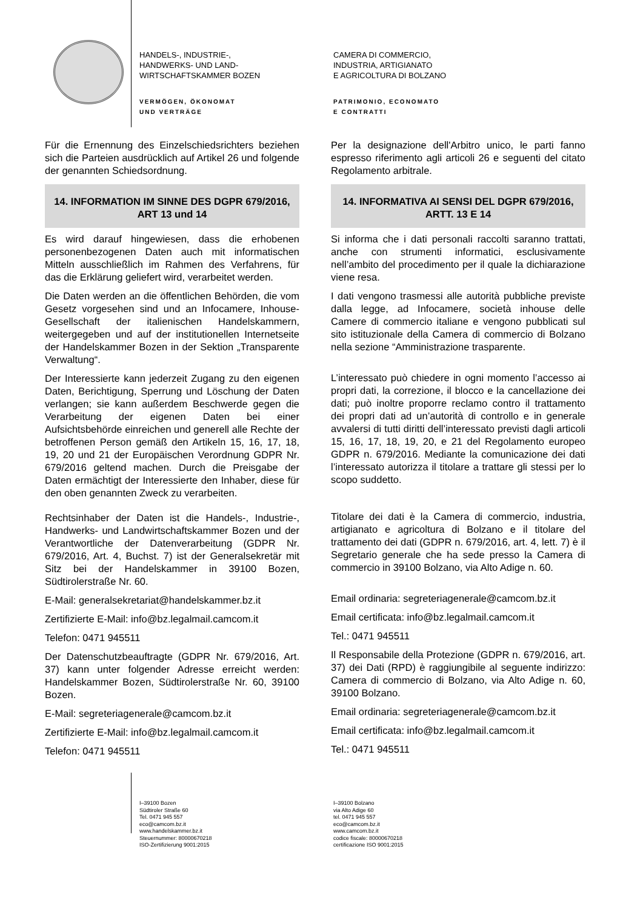HANDELS-, INDUSTRIE-,
HANDWERKS- UND LAND-
WIRTSCHAFTSKAMMER BOZEN
VERMÖGEN, ÖKONOMAT
UND VERTRÄGE
CAMERA DI COMMERCIO,
INDUSTRIA, ARTIGIANATO
E AGRICOLTURA DI BOLZANO
PATRIMONIO, ECONOMATO
E CONTRATTI
Für die Ernennung des Einzelschiedsrichters beziehen sich die Parteien ausdrücklich auf Artikel 26 und folgende der genannten Schiedsordnung.
14. INFORMATION IM SINNE DES DGPR 679/2016, ART 13 und 14
Es wird darauf hingewiesen, dass die erhobenen personenbezogenen Daten auch mit informatischen Mitteln ausschließlich im Rahmen des Verfahrens, für das die Erklärung geliefert wird, verarbeitet werden.
Die Daten werden an die öffentlichen Behörden, die vom Gesetz vorgesehen sind und an Infocamere, Inhouse-Gesellschaft der italienischen Handelskammern, weitergegeben und auf der institutionellen Internetseite der Handelskammer Bozen in der Sektion „Transparente Verwaltung“.
Der Interessierte kann jederzeit Zugang zu den eigenen Daten, Berichtigung, Sperrung und Löschung der Daten verlangen; sie kann außerdem Beschwerde gegen die Verarbeitung der eigenen Daten bei einer Aufsichtsbehörde einreichen und generell alle Rechte der betroffenen Person gemäß den Artikeln 15, 16, 17, 18, 19, 20 und 21 der Europäischen Verordnung GDPR Nr. 679/2016 geltend machen. Durch die Preisgabe der Daten ermächtigt der Interessierte den Inhaber, diese für den oben genannten Zweck zu verarbeiten.
Rechtsinhaber der Daten ist die Handels-, Industrie-, Handwerks- und Landwirtschaftskammer Bozen und der Verantwortliche der Datenverarbeitung (GDPR Nr. 679/2016, Art. 4, Buchst. 7) ist der Generalsekretär mit Sitz bei der Handelskammer in 39100 Bozen, Südtirolerstraße Nr. 60.
E-Mail: generalsekretariat@handelskammer.bz.it
Zertifizierte E-Mail: info@bz.legalmail.camcom.it
Telefon: 0471 945511
Der Datenschutzbeauftragte (GDPR Nr. 679/2016, Art. 37) kann unter folgender Adresse erreicht werden: Handelskammer Bozen, Südtirolerstraße Nr. 60, 39100 Bozen.
E-Mail: segreteriagenerale@camcom.bz.it
Zertifizierte E-Mail: info@bz.legalmail.camcom.it
Telefon: 0471 945511
Per la designazione dell'Arbitro unico, le parti fanno espresso riferimento agli articoli 26 e seguenti del citato Regolamento arbitrale.
14. INFORMATIVA AI SENSI DEL DGPR 679/2016, ARTT. 13 E 14
Si informa che i dati personali raccolti saranno trattati, anche con strumenti informatici, esclusivamente nell’ambito del procedimento per il quale la dichiarazione viene resa.
I dati vengono trasmessi alle autorità pubbliche previste dalla legge, ad Infocamere, società inhouse delle Camere di commercio italiane e vengono pubblicati sul sito istituzionale della Camera di commercio di Bolzano nella sezione “Amministrazione trasparente.
L’interessato può chiedere in ogni momento l’accesso ai propri dati, la correzione, il blocco e la cancellazione dei dati; può inoltre proporre reclamo contro il trattamento dei propri dati ad un’autorità di controllo e in generale avvalersi di tutti diritti dell’interessato previsti dagli articoli 15, 16, 17, 18, 19, 20, e 21 del Regolamento europeo GDPR n. 679/2016. Mediante la comunicazione dei dati l’interessato autorizza il titolare a trattare gli stessi per lo scopo suddetto.
Titolare dei dati è la Camera di commercio, industria, artigianato e agricoltura di Bolzano e il titolare del trattamento dei dati (GDPR n. 679/2016, art. 4, lett. 7) è il Segretario generale che ha sede presso la Camera di commercio in 39100 Bolzano, via Alto Adige n. 60.
Email ordinaria: segreteriagenerale@camcom.bz.it
Email certificata: info@bz.legalmail.camcom.it
Tel.: 0471 945511
Il Responsabile della Protezione (GDPR n. 679/2016, art. 37) dei Dati (RPD) è raggiungibile al seguente indirizzo: Camera di commercio di Bolzano, via Alto Adige n. 60, 39100 Bolzano.
Email ordinaria: segreteriagenerale@camcom.bz.it
Email certificata: info@bz.legalmail.camcom.it
Tel.: 0471 945511
I–39100 Bozen
Südtiroler Straße 60
Tel. 0471 945 557
eco@camcom.bz.it
www.handelskammer.bz.it
Steuernummer: 80000670218
ISO-Zertifizierung 9001:2015
I–39100 Bolzano
via Alto Adige 60
tel. 0471 945 557
eco@camcom.bz.it
www.camcom.bz.it
codice fiscale: 80000670218
certificazione ISO 9001:2015